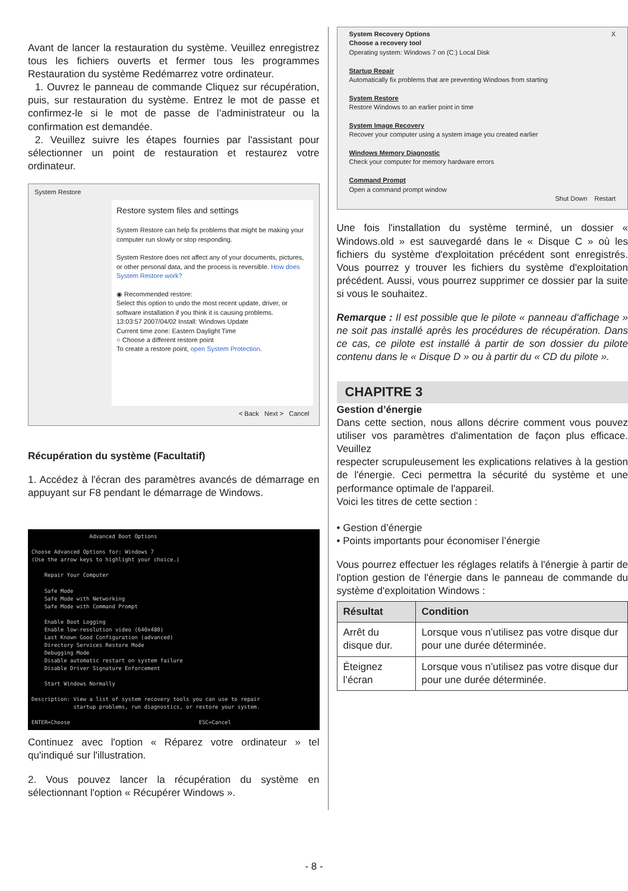Avant de lancer la restauration du système. Veuillez enregistrez tous les fichiers ouverts et fermer tous les programmes Restauration du système Redémarrez votre ordinateur.
1. Ouvrez le panneau de commande Cliquez sur récupération, puis, sur restauration du système. Entrez le mot de passe et confirmez-le si le mot de passe de l’administrateur ou la confirmation est demandée.
2. Veuillez suivre les étapes fournies par l'assistant pour sélectionner un point de restauration et restaurez votre ordinateur.
System Restore
Restore system files and settings
System Restore can help fix problems that might be making your computer run slowly or stop responding.
System Restore does not affect any of your documents, pictures, or other personal data, and the process is reversible. How does System Restore work?
◉ Recommended restore:
Select this option to undo the most recent update, driver, or software installation if you think it is causing problems.
13:03:57 2007/04/02 Install: Windows Update
Current time zone: Eastern Daylight Time
○ Choose a different restore point
To create a restore point, open System Protection.
< Back Next > Cancel
Récupération du système (Facultatif)
1. Accédez à l'écran des paramètres avancés de démarrage en appuyant sur F8 pendant le démarrage de Windows.
Advanced Boot Options Choose Advanced Options for: Windows 7 (Use the arrow keys to highlight your choice.) Repair Your Computer Safe Mode Safe Mode with Networking Safe Mode with Command Prompt Enable Boot Logging Enable low-resolution video (640x480) Last Known Good Configuration (advanced) Directory Services Restore Mode Debugging Mode Disable automatic restart on system failure Disable Driver Signature Enforcement Start Windows Normally Description: View a list of system recovery tools you can use to repair startup problems, run diagnostics, or restore your system. ENTER=Choose ESC=Cancel
Continuez avec l'option « Réparez votre ordinateur » tel qu'indiqué sur l'illustration.
2. Vous pouvez lancer la récupération du système en sélectionnant l'option « Récupérer Windows ».
System Recovery Options X
Choose a recovery tool
Operating system: Windows 7 on (C:) Local Disk
Startup Repair
Automatically fix problems that are preventing Windows from starting
System Restore
Restore Windows to an earlier point in time
System Image Recovery
Recover your computer using a system image you created earlier
Windows Memory Diagnostic
Check your computer for memory hardware errors
Command Prompt
Open a command prompt window
Shut Down Restart
Une fois l'installation du système terminé, un dossier « Windows.old » est sauvegardé dans le « Disque C » où les fichiers du système d'exploitation précédent sont enregistrés. Vous pourrez y trouver les fichiers du système d'exploitation précédent. Aussi, vous pourrez supprimer ce dossier par la suite si vous le souhaitez.
Remarque : Il est possible que le pilote « panneau d'affichage » ne soit pas installé après les procédures de récupération. Dans ce cas, ce pilote est installé à partir de son dossier du pilote contenu dans le « Disque D » ou à partir du « CD du pilote ».
CHAPITRE 3
Gestion d’énergie
Dans cette section, nous allons décrire comment vous pouvez utiliser vos paramètres d'alimentation de façon plus efficace. Veuillez
respecter scrupuleusement les explications relatives à la gestion de l'énergie. Ceci permettra la sécurité du système et une performance optimale de l'appareil.
Voici les titres de cette section :
• Gestion d’énergie
• Points importants pour économiser l’énergie
Vous pourrez effectuer les réglages relatifs à l'énergie à partir de l'option gestion de l'énergie dans le panneau de commande du système d'exploitation Windows :
| Résultat | Condition |
| --- | --- |
| Arrêt du disque dur. | Lorsque vous n’utilisez pas votre disque dur pour une durée déterminée. |
| Éteignez l’écran | Lorsque vous n’utilisez pas votre disque dur pour une durée déterminée. |
- 8 -